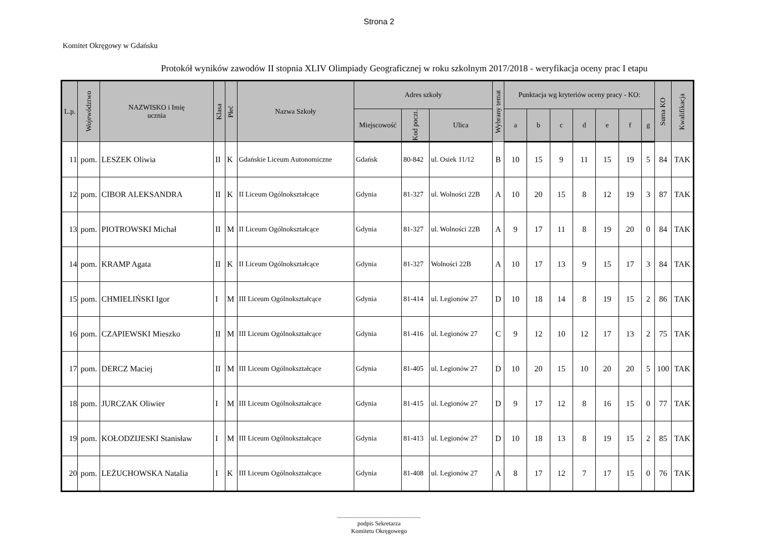Strona 2
Komitet Okręgowy w Gdańsku
Protokół wyników zawodów II stopnia XLIV Olimpiady Geograficznej w roku szkolnym 2017/2018 - weryfikacja oceny prac I etapu
| L.p. | Województwo | NAZWISKO i Imię ucznia | Klasa | Płeć | Nazwa Szkoły | Adres szkoły | | | Wybrany temat | Punktacja wg kryteriów oceny pracy - KO: | | | | | | | Suma KO | Kwalifikacja |
| --- | --- | --- | --- | --- | --- | --- | --- | --- | --- | --- | --- | --- | --- | --- | --- | --- | --- | --- |
| | | | | | | Miejscowość | Kod poczt. | Ulica | | a | b | c | d | e | f | g | | |
| 11 | pom. | LESZEK Oliwia | II | K | Gdańskie Liceum Autonomiczne | Gdańsk | 80-842 | ul. Osiek 11/12 | B | 10 | 15 | 9 | 11 | 15 | 19 | 5 | 84 | TAK |
| 12 | pom. | CIBOR ALEKSANDRA | II | K | II Liceum Ogólnokształcące | Gdynia | 81-327 | ul. Wolności 22B | A | 10 | 20 | 15 | 8 | 12 | 19 | 3 | 87 | TAK |
| 13 | pom. | PIOTROWSKI Michał | II | M | II Liceum Ogólnokształcące | Gdynia | 81-327 | ul. Wolności 22B | A | 9 | 17 | 11 | 8 | 19 | 20 | 0 | 84 | TAK |
| 14 | pom. | KRAMP Agata | II | K | II Liceum Ogólnokształcące | Gdynia | 81-327 | Wolności 22B | A | 10 | 17 | 13 | 9 | 15 | 17 | 3 | 84 | TAK |
| 15 | pom. | CHMIELIŃSKI Igor | I | M | III Liceum Ogólnokształcące | Gdynia | 81-414 | ul. Legionów 27 | D | 10 | 18 | 14 | 8 | 19 | 15 | 2 | 86 | TAK |
| 16 | pom. | CZAPIEWSKI Mieszko | II | M | III Liceum Ogólnokształcące | Gdynia | 81-416 | ul. Legionów 27 | C | 9 | 12 | 10 | 12 | 17 | 13 | 2 | 75 | TAK |
| 17 | pom. | DERCZ Maciej | II | M | III Liceum Ogólnokształcące | Gdynia | 81-405 | ul. Legionów 27 | D | 10 | 20 | 15 | 10 | 20 | 20 | 5 | 100 | TAK |
| 18 | pom. | JURCZAK Oliwier | I | M | III Liceum Ogólnokształcące | Gdynia | 81-415 | ul. Legionów 27 | D | 9 | 17 | 12 | 8 | 16 | 15 | 0 | 77 | TAK |
| 19 | pom. | KOŁODZIJESKI Stanisław | I | M | III Liceum Ogólnokształcące | Gdynia | 81-413 | ul. Legionów 27 | D | 10 | 18 | 13 | 8 | 19 | 15 | 2 | 85 | TAK |
| 20 | pom. | LEŻUCHOWSKA Natalia | I | K | III Liceum Ogólnokształcące | Gdynia | 81-408 | ul. Legionów 27 | A | 8 | 17 | 12 | 7 | 17 | 15 | 0 | 76 | TAK |
.......................................................
podpis Sekretarza
Komitetu Okręgowego